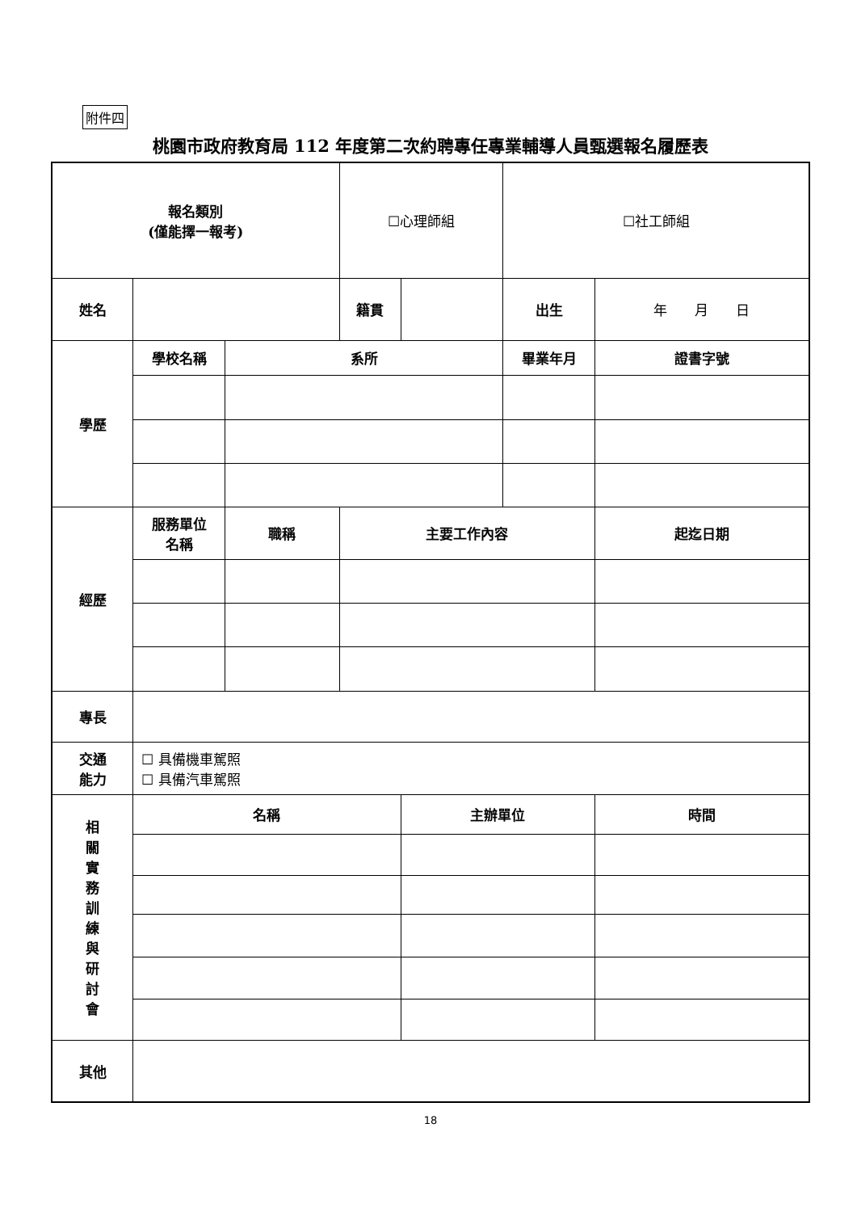附件四
桃園市政府教育局 112 年度第二次約聘專任專業輔導人員甄選報名履歷表
| 報名類別 (僅能擇一報考) | | | ☐心理師組 | | ☐社工師組 | |
| 姓名 | | | 籍貫 | | 出生 | 年 月 日 |
| 學歷 | 學校名稱 | 系所 | | | 畢業年月 | 證書字號 |
| 經歷 | 服務單位 名稱 | 職稱 | 主要工作內容 | | | 起迄日期 |
| 專長 | | | | | | |
| 交通 能力 | ☐ 具備機車駕照 ☐ 具備汽車駕照 | | | | | |
| 相 關 實 務 訓 練 與 研 討 會 | 名稱 | | | 主辦單位 | | 時間 |
| 其他 | | | | | | |
18